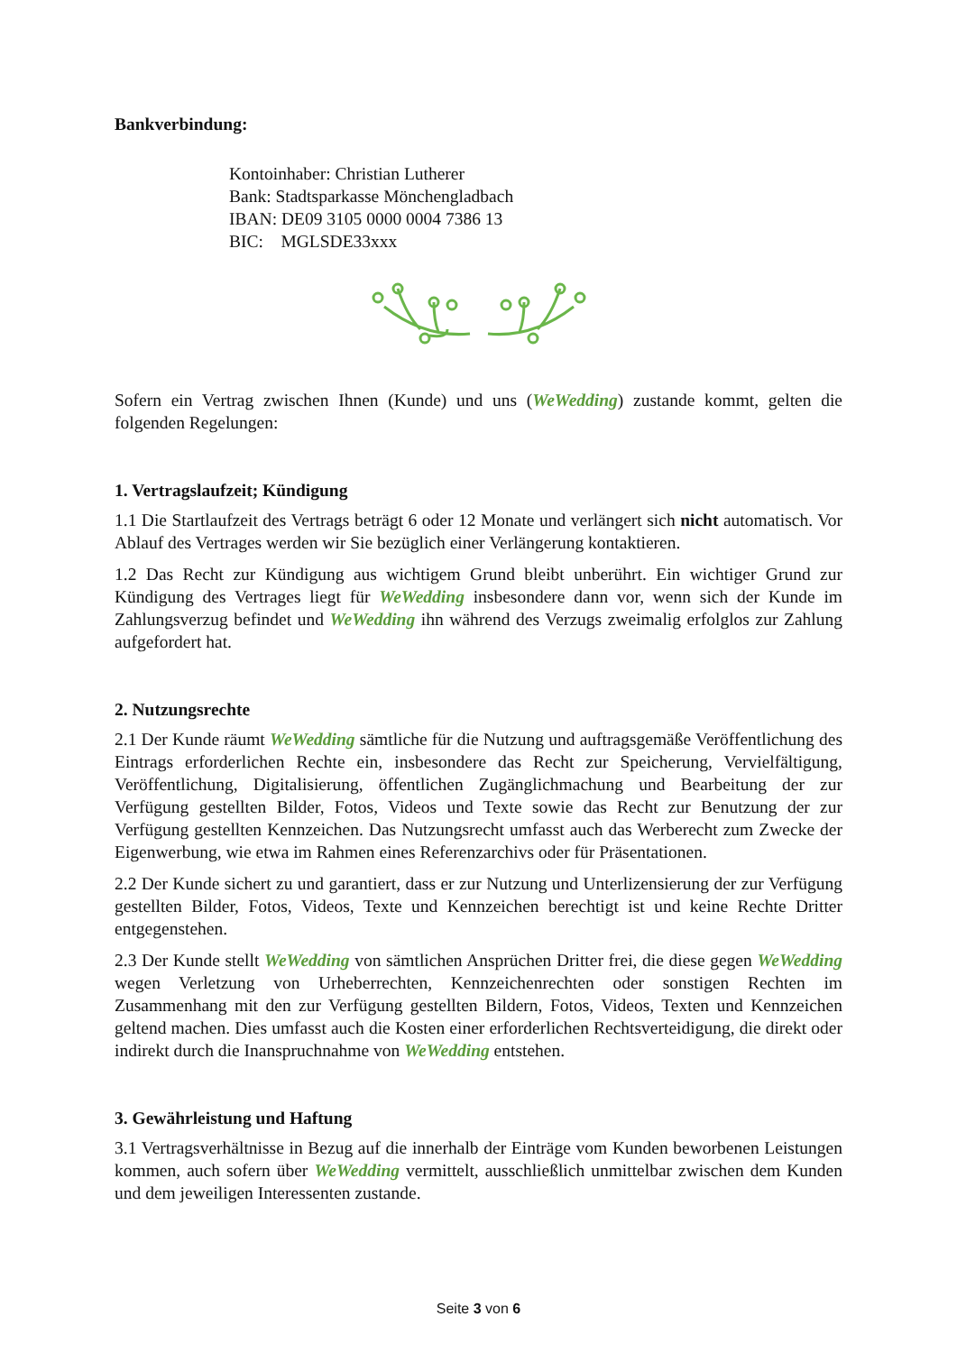Bankverbindung:
Kontoinhaber: Christian Lutherer
Bank: Stadtsparkasse Mönchengladbach
IBAN: DE09 3105 0000 0004 7386 13
BIC: MGLSDE33xxx
Sofern ein Vertrag zwischen Ihnen (Kunde) und uns (WeWedding) zustande kommt, gelten die folgenden Regelungen:
1. Vertragslaufzeit; Kündigung
1.1 Die Startlaufzeit des Vertrags beträgt 6 oder 12 Monate und verlängert sich nicht automatisch. Vor Ablauf des Vertrages werden wir Sie bezüglich einer Verlängerung kontaktieren.
1.2 Das Recht zur Kündigung aus wichtigem Grund bleibt unberührt. Ein wichtiger Grund zur Kündigung des Vertrages liegt für WeWedding insbesondere dann vor, wenn sich der Kunde im Zahlungsverzug befindet und WeWedding ihn während des Verzugs zweimalig erfolglos zur Zahlung aufgefordert hat.
2. Nutzungsrechte
2.1 Der Kunde räumt WeWedding sämtliche für die Nutzung und auftragsgemäße Veröffentlichung des Eintrags erforderlichen Rechte ein, insbesondere das Recht zur Speicherung, Vervielfältigung, Veröffentlichung, Digitalisierung, öffentlichen Zugänglichmachung und Bearbeitung der zur Verfügung gestellten Bilder, Fotos, Videos und Texte sowie das Recht zur Benutzung der zur Verfügung gestellten Kennzeichen. Das Nutzungsrecht umfasst auch das Werberecht zum Zwecke der Eigenwerbung, wie etwa im Rahmen eines Referenzarchivs oder für Präsentationen.
2.2 Der Kunde sichert zu und garantiert, dass er zur Nutzung und Unterlizensierung der zur Verfügung gestellten Bilder, Fotos, Videos, Texte und Kennzeichen berechtigt ist und keine Rechte Dritter entgegenstehen.
2.3 Der Kunde stellt WeWedding von sämtlichen Ansprüchen Dritter frei, die diese gegen WeWedding wegen Verletzung von Urheberrechten, Kennzeichenrechten oder sonstigen Rechten im Zusammenhang mit den zur Verfügung gestellten Bildern, Fotos, Videos, Texten und Kennzeichen geltend machen. Dies umfasst auch die Kosten einer erforderlichen Rechtsverteidigung, die direkt oder indirekt durch die Inanspruchnahme von WeWedding entstehen.
3. Gewährleistung und Haftung
3.1 Vertragsverhältnisse in Bezug auf die innerhalb der Einträge vom Kunden beworbenen Leistungen kommen, auch sofern über WeWedding vermittelt, ausschließlich unmittelbar zwischen dem Kunden und dem jeweiligen Interessenten zustande.
Seite 3 von 6